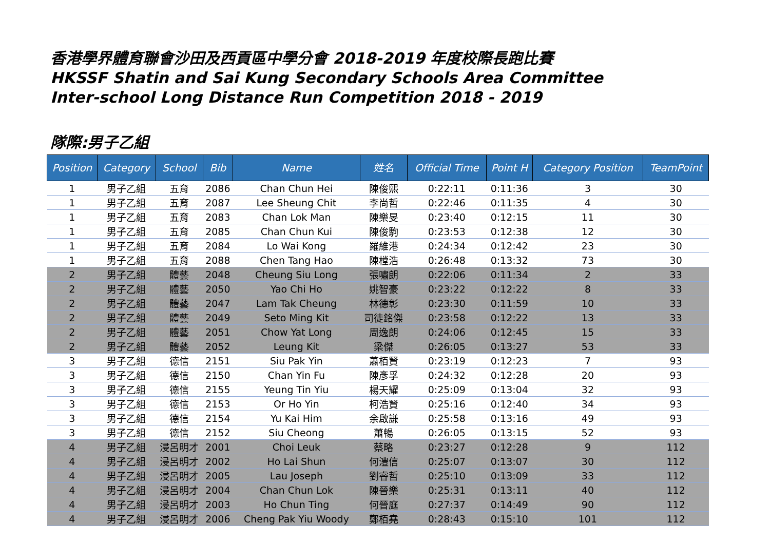香港學界體育聯會沙田及西貢區中學分會 2018-2019 年度校際長跑比賽
HKSSF Shatin and Sai Kung Secondary Schools Area Committee
Inter-school Long Distance Run Competition 2018 - 2019
隊際:男子乙組
| Position | Category | School | Bib | Name | 姓名 | Official Time | Point H | Category Position | TeamPoint |
| --- | --- | --- | --- | --- | --- | --- | --- | --- | --- |
| 1 | 男子乙組 | 五育 | 2086 | Chan Chun Hei | 陳俊熙 | 0:22:11 | 0:11:36 | 3 | 30 |
| 1 | 男子乙組 | 五育 | 2087 | Lee Sheung Chit | 李尚哲 | 0:22:46 | 0:11:35 | 4 | 30 |
| 1 | 男子乙組 | 五育 | 2083 | Chan Lok Man | 陳樂旻 | 0:23:40 | 0:12:15 | 11 | 30 |
| 1 | 男子乙組 | 五育 | 2085 | Chan Chun Kui | 陳俊駒 | 0:23:53 | 0:12:38 | 12 | 30 |
| 1 | 男子乙組 | 五育 | 2084 | Lo Wai Kong | 羅維港 | 0:24:34 | 0:12:42 | 23 | 30 |
| 1 | 男子乙組 | 五育 | 2088 | Chen Tang Hao | 陳樘浩 | 0:26:48 | 0:13:32 | 73 | 30 |
| 2 | 男子乙組 | 體藝 | 2048 | Cheung Siu Long | 張嘯朗 | 0:22:06 | 0:11:34 | 2 | 33 |
| 2 | 男子乙組 | 體藝 | 2050 | Yao Chi Ho | 姚智豪 | 0:23:22 | 0:12:22 | 8 | 33 |
| 2 | 男子乙組 | 體藝 | 2047 | Lam Tak Cheung | 林德彰 | 0:23:30 | 0:11:59 | 10 | 33 |
| 2 | 男子乙組 | 體藝 | 2049 | Seto Ming Kit | 司徒銘傑 | 0:23:58 | 0:12:22 | 13 | 33 |
| 2 | 男子乙組 | 體藝 | 2051 | Chow Yat Long | 周逸朗 | 0:24:06 | 0:12:45 | 15 | 33 |
| 2 | 男子乙組 | 體藝 | 2052 | Leung Kit | 梁傑 | 0:26:05 | 0:13:27 | 53 | 33 |
| 3 | 男子乙組 | 德信 | 2151 | Siu Pak Yin | 蕭栢賢 | 0:23:19 | 0:12:23 | 7 | 93 |
| 3 | 男子乙組 | 德信 | 2150 | Chan Yin Fu | 陳彥孚 | 0:24:32 | 0:12:28 | 20 | 93 |
| 3 | 男子乙組 | 德信 | 2155 | Yeung Tin Yiu | 楊天耀 | 0:25:09 | 0:13:04 | 32 | 93 |
| 3 | 男子乙組 | 德信 | 2153 | Or Ho Yin | 柯浩賢 | 0:25:16 | 0:12:40 | 34 | 93 |
| 3 | 男子乙組 | 德信 | 2154 | Yu Kai Him | 余啟謙 | 0:25:58 | 0:13:16 | 49 | 93 |
| 3 | 男子乙組 | 德信 | 2152 | Siu Cheong | 蕭暢 | 0:26:05 | 0:13:15 | 52 | 93 |
| 4 | 男子乙組 | 浸呂明才 | 2001 | Choi Leuk | 蔡略 | 0:23:27 | 0:12:28 | 9 | 112 |
| 4 | 男子乙組 | 浸呂明才 | 2002 | Ho Lai Shun | 何澧信 | 0:25:07 | 0:13:07 | 30 | 112 |
| 4 | 男子乙組 | 浸呂明才 | 2005 | Lau Joseph | 劉睿哲 | 0:25:10 | 0:13:09 | 33 | 112 |
| 4 | 男子乙組 | 浸呂明才 | 2004 | Chan Chun Lok | 陳晉樂 | 0:25:31 | 0:13:11 | 40 | 112 |
| 4 | 男子乙組 | 浸呂明才 | 2003 | Ho Chun Ting | 何晉庭 | 0:27:37 | 0:14:49 | 90 | 112 |
| 4 | 男子乙組 | 浸呂明才 | 2006 | Cheng Pak Yiu Woody | 鄭栢堯 | 0:28:43 | 0:15:10 | 101 | 112 |